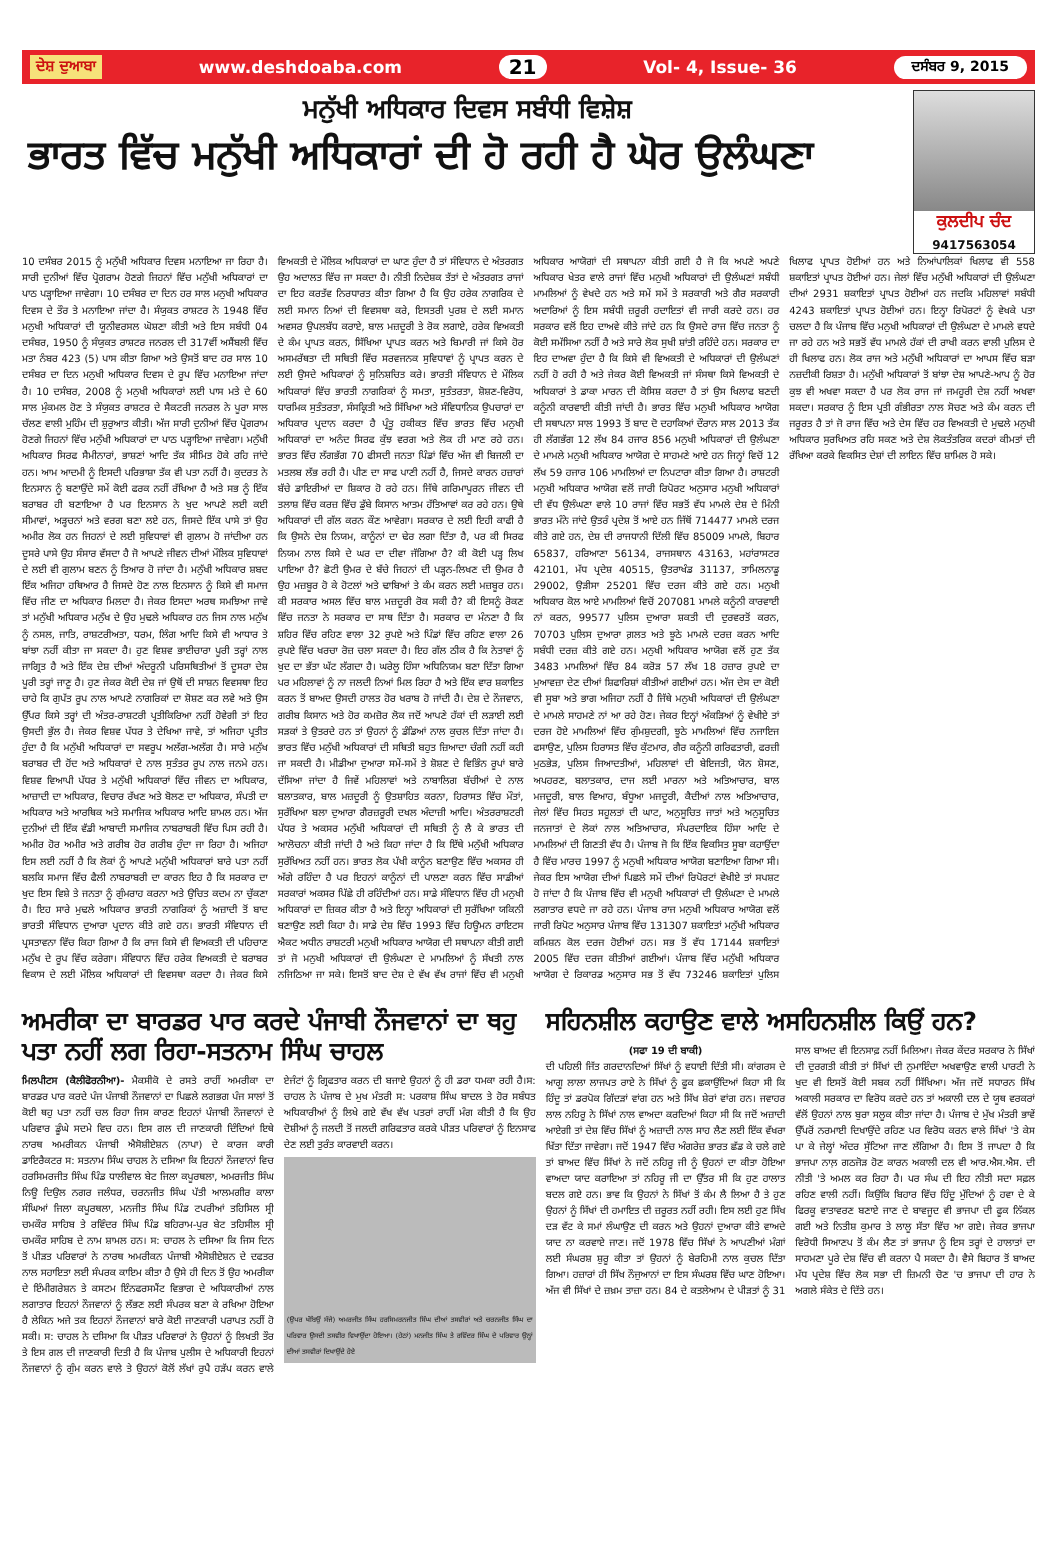ਦੇਸ਼ ਦੁਆਬਾ www.deshdoaba.com 21 Vol- 4, Issue- 36 ਦਸੰਬਰ 9, 2015
ਮਨੁੱਖੀ ਅਧਿਕਾਰ ਦਿਵਸ ਸਬੰਧੀ ਵਿਸ਼ੇਸ਼
ਭਾਰਤ ਵਿੱਚ ਮਨੁੱਖੀ ਅਧਿਕਾਰਾਂ ਦੀ ਹੋ ਰਹੀ ਹੈ ਘੋਰ ਉਲੰਘਣਾ
ਕੁਲਦੀਪ ਚੰਦ
9417563054
10 ਦਸੰਬਰ 2015 ਨੂੰ ਮਨੁੱਖੀ ਅਧਿਕਾਰ ਦਿਵਸ ਮਨਾਇਆ ਜਾ ਰਿਹਾ ਹੈ। ਸਾਰੀ ਦੁਨੀਆਂ ਵਿੱਚ ਪ੍ਰੋਗਰਾਮ ਹੋਣਗੇ ਜਿਹਨਾਂ ਵਿੱਚ ਮਨੁੱਖੀ ਅਧਿਕਾਰਾਂ ਦਾ ਪਾਠ ਪੜ੍ਹਾਇਆ ਜਾਵੇਗਾ। 10 ਦਸੰਬਰ ਦਾ ਦਿਨ ਹਰ ਸਾਲ ਮਨੁਖੀ ਅਧਿਕਾਰ ਦਿਵਸ ਦੇ ਤੌਰ ਤੇ ਮਨਾਇਆ ਜਾਂਦਾ ਹੈ। ਸੰਯੁਕਤ ਰਾਸ਼ਟਰ ਨੇ 1948 ਵਿੱਚ ਮਨੁਖੀ ਅਧਿਕਾਰਾਂ ਦੀ ਯੂਨੀਵਰਸਲ ਘੋਸ਼ਣਾ ਕੀਤੀ ਅਤੇ ਇਸ ਸਬੰਧੀ 04 ਦਸੰਬਰ, 1950 ਨੂੰ ਸੰਯੁਕਤ ਰਾਸ਼ਟਰ ਜਨਰਲ ਦੀ 317ਵੀਂ ਅਸੈਂਬਲੀ ਵਿੱਚ ਮਤਾ ਨੰਬਰ 423 (5) ਪਾਸ ਕੀਤਾ ਗਿਆ ਅਤੇ ਉਸਤੋਂ ਬਾਦ ਹਰ ਸਾਲ 10 ਦਸੰਬਰ ਦਾ ਦਿਨ ਮਨੁਖੀ ਅਧਿਕਾਰ ਦਿਵਸ ਦੇ ਰੂਪ ਵਿੱਚ ਮਨਾਇਆ ਜਾਂਦਾ ਹੈ। 10 ਦਸੰਬਰ, 2008 ਨੂੰ ਮਨੁਖੀ ਅਧਿਕਾਰਾਂ ਲਈ ਪਾਸ ਮਤੇ ਦੇ 60 ਸਾਲ ਮੁੰਕਮਲ ਹੋਣ ਤੇ ਸੰਯੁਕਤ ਰਾਸ਼ਟਰ ਦੇ ਸੈਕਟਰੀ ਜਨਰਲ ਨੇ ਪੂਰਾ ਸਾਲ ਚੱਲਣ ਵਾਲੀ ਮੁਹਿੰਮ ਦੀ ਸ਼ੁਰੁਆਤ ਕੀਤੀ। ਅੱਜ ਸਾਰੀ ਦੁਨੀਆਂ ਵਿੱਚ ਪ੍ਰੋਗਰਾਮ ਹੋਣਗੇ ਜਿਹਨਾਂ ਵਿੱਚ ਮਨੁੱਖੀ ਅਧਿਕਾਰਾਂ ਦਾ ਪਾਠ ਪੜ੍ਹਾਇਆ ਜਾਵੇਗਾ। ਮਨੁੱਖੀ ਅਧਿਕਾਰ ਸਿਰਫ ਸੈਮੀਨਾਰਾਂ, ਭਾਸ਼ਣਾਂ ਆਦਿ ਤੱਕ ਸੀਮਿਤ ਹੋਕੇ ਰਹਿ ਜਾਂਦੇ ਹਨ। ਆਮ ਆਦਮੀ ਨੂੰ ਇਸਦੀ ਪਰਿਭਾਸ਼ਾ ਤੱਕ ਵੀ ਪਤਾ ਨਹੀਂ ਹੈ। ਕੁਦਰਤ ਨੇ ਇਨਸਾਨ ਨੂੰ ਬਣਾਉਂਦੇ ਸਮੇਂ ਕੋਈ ਫਰਕ ਨਹੀਂ ਰੱਖਿਆ ਹੈ ਅਤੇ ਸਭ ਨੂੰ ਇੱਕ ਬਰਾਬਰ ਹੀ ਬਣਾਇਆ ਹੈ ਪਰ ਇਨਸਾਨ ਨੇ ਖੁਦ ਆਪਣੇ ਲਈ ਕਈ ਸੀਮਾਵਾਂ, ਅੜ੍ਹਚਨਾਂ ਅਤੇ ਵਰਗ ਬਣਾ ਲਏ ਹਨ, ਜਿਸਦੇ ਇੱਕ ਪਾਸੇ ਤਾਂ ਉਹ ਅਮੀਰ ਲੋਕ ਹਨ ਜਿਹਨਾਂ ਦੇ ਲਈ ਸੁਵਿਧਾਵਾਂ ਵੀ ਗੁਲਾਮ ਹੋ ਜਾਂਦੀਆ ਹਨ ਦੂਸਰੇ ਪਾਸੇ ਉਹ ਸੰਸਾਰ ਵੱਸਦਾ ਹੈ ਜੋ ਆਪਣੇ ਜੀਵਨ ਦੀਆਂ ਮੌਲਿਕ ਸੁਵਿਧਾਵਾਂ ਦੇ ਲਈ ਵੀ ਗੁਲਾਮ ਬਣਨ ਨੂੰ ਤਿਆਰ ਹੋ ਜਾਂਦਾ ਹੈ। ਮਨੁੱਖੀ ਅਧਿਕਾਰ ਸ਼ਬਦ ਇੱਕ ਅਜਿਹਾ ਹਥਿਆਰ ਹੈ ਜਿਸਦੇ ਹੋਣ ਨਾਲ ਇਨਸਾਨ ਨੂੰ ਕਿਸੇ ਵੀ ਸਮਾਜ ਵਿੱਚ ਜੀਣ ਦਾ ਅਧਿਕਾਰ ਮਿਲਦਾ ਹੈ। ਜੇਕਰ ਇਸਦਾ ਅਰਥ ਸਮਝਿਆ ਜਾਵੇ ਤਾਂ ਮਨੁੱਖੀ ਅਧਿਕਾਰ ਮਨੁੱਖ ਦੇ ਉਹ ਮੁਢਲੇ ਅਧਿਕਾਰ ਹਨ ਜਿਸ ਨਾਲ ਮਨੁੱਖ ਨੂੰ ਨਸਲ, ਜਾਤਿ, ਰਾਸ਼ਟਰੀਅਤਾ, ਧਰਮ, ਲਿੰਗ ਆਦਿ ਕਿਸੇ ਵੀ ਆਧਾਰ ਤੇ ਬਾਂਝਾ ਨਹੀਂ ਕੀਤਾ ਜਾ ਸਕਦਾ ਹੈ। ਹੁਣ ਵਿਸ਼ਵ ਭਾਈਚਾਰਾ ਪੂਰੀ ਤਰ੍ਹਾਂ ਨਾਲ ਜਾਗ੍ਰਿਤ ਹੈ ਅਤੇ ਇੱਕ ਦੇਸ਼ ਦੀਆਂ ਅੰਦਰੂਨੀ ਪਰਿਸਥਿਤੀਆਂ ਤੋਂ ਦੂਸਰਾ ਦੇਸ਼ ਪੂਰੀ ਤਰ੍ਹਾਂ ਜਾਣੂ ਹੈ। ਹੁਣ ਜੇਕਰ ਕੋਈ ਦੇਸ਼ ਜਾਂ ਉਥੋਂ ਦੀ ਸਾਸ਼ਨ ਵਿਵਸਥਾ ਇਹ ਚਾਹੇ ਕਿ ਗੁਪੱਤ ਰੂਪ ਨਾਲ ਆਪਣੇ ਨਾਗਰਿਕਾਂ ਦਾ ਸ਼ੋਸ਼ਣ ਕਰ ਲਵੇ ਅਤੇ ਉਸ ਉੱਪਰ ਕਿਸੇ ਤਰ੍ਹਾਂ ਦੀ ਅੰਤਰ-ਰਾਸ਼ਟਰੀ ਪ੍ਰਤੀਕਿਰਿਆ ਨਹੀਂ ਹੋਵੇਗੀ ਤਾਂ ਇਹ ਉਸਦੀ ਭੁੱਲ ਹੈ। ਜੇਕਰ ਵਿਸ਼ਵ ਪੱਧਰ ਤੇ ਦੇਖਿਆ ਜਾਵੇ, ਤਾਂ ਅਜਿਹਾ ਪ੍ਰਤੀਤ ਹੁੰਦਾ ਹੈ ਕਿ ਮਨੁੱਖੀ ਅਧਿਕਾਰਾਂ ਦਾ ਸਵਰੂਪ ਅਲੱਗ-ਅਲੱਗ ਹੈ। ਸਾਰੇ ਮਨੁੱਖ ਬਰਾਬਰ ਦੀ ਹੋਂਦ ਅਤੇ ਅਧਿਕਾਰਾਂ ਦੇ ਨਾਲ ਸੁਤੰਤਰ ਰੂਪ ਨਾਲ ਜਨਮੇ ਹਨ। ਵਿਸ਼ਵ ਵਿਆਪੀ ਪੱਧਰ ਤੇ ਮਨੁੱਖੀ ਅਧਿਕਾਰਾਂ ਵਿੱਚ ਜੀਵਨ ਦਾ ਅਧਿਕਾਰ, ਆਜ਼ਾਦੀ ਦਾ ਅਧਿਕਾਰ, ਵਿਚਾਰ ਰੱਖਣ ਅਤੇ ਬੋਲਣ ਦਾ ਅਧਿਕਾਰ, ਸੰਪਤੀ ਦਾ ਅਧਿਕਾਰ ਅਤੇ ਆਰਥਿਕ ਅਤੇ ਸਮਾਜਿਕ ਅਧਿਕਾਰ ਆਦਿ ਸ਼ਾਮਲ ਹਨ। ਅੱਜ ਦੁਨੀਆਂ ਦੀ ਇੱਕ ਵੱਡੀ ਆਬਾਦੀ ਸਮਾਜਿਕ ਨਾਬਰਾਬਰੀ ਵਿੱਚ ਪਿਸ ਰਹੀ ਹੈ। ਅਮੀਰ ਹੋਰ ਅਮੀਰ ਅਤੇ ਗਰੀਬ ਹੋਰ ਗਰੀਬ ਹੁੰਦਾ ਜਾ ਰਿਹਾ ਹੈ। ਅਜਿਹਾ ਇਸ ਲਈ ਨਹੀਂ ਹੈ ਕਿ ਲੋਕਾਂ ਨੂੰ ਆਪਣੇ ਮਨੁੱਖੀ ਅਧਿਕਾਰਾਂ ਬਾਰੇ ਪਤਾ ਨਹੀਂ ਬਲਕਿ ਸਮਾਜ ਵਿੱਚ ਫੈਲੀ ਨਾਬਰਾਬਰੀ ਦਾ ਕਾਰਨ ਇਹ ਹੈ ਕਿ ਸਰਕਾਰ ਦਾ ਖੁਦ ਇਸ ਵਿਸ਼ੇ ਤੇ ਜਨਤਾ ਨੂੰ ਗੁੰਮਰਾਹ ਕਰਨਾ ਅਤੇ ਉਚਿਤ ਕਦਮ ਨਾ ਚੁੱਕਣਾ ਹੈ। ਇਹ ਸਾਰੇ ਮੁਢਲੇ ਅਧਿਕਾਰ ਭਾਰਤੀ ਨਾਗਰਿਕਾਂ ਨੂੰ ਅਜ਼ਾਦੀ ਤੋਂ ਬਾਦ ਭਾਰਤੀ ਸੰਵਿਧਾਨ ਦੁਆਰਾ ਪ੍ਰਦਾਨ ਕੀਤੇ ਗਏ ਹਨ। ਭਾਰਤੀ ਸੰਵਿਧਾਨ ਦੀ ਪ੍ਰਸਤਾਵਨਾ ਵਿੱਚ ਕਿਹਾ ਗਿਆ ਹੈ ਕਿ ਰਾਜ ਕਿਸੇ ਵੀ ਵਿਅਕਤੀ ਦੀ ਪਹਿਚਾਣ ਮਨੁੱਖ ਦੇ ਰੂਪ ਵਿੱਚ ਕਰੇਗਾ। ਸੰਵਿਧਾਨ ਵਿੱਚ ਹਰੇਕ ਵਿਅਕਤੀ ਦੇ ਬਰਾਬਰ ਵਿਕਾਸ ਦੇ ਲਈ ਮੌਲਿਕ ਅਧਿਕਾਰਾਂ ਦੀ ਵਿਵਸਥਾ ਕਰਦਾ ਹੈ। ਜੇਕਰ ਕਿਸੇ ਵਿਅਕਤੀ ਦੇ ਮੌਲਿਕ ਅਧਿਕਾਰਾਂ ਦਾ ਘਾਣ ਹੁੰਦਾ ਹੈ ਤਾਂ ਸੰਵਿਧਾਨ ਦੇ ਅੰਤਰਗਤ ਉਹ ਅਦਾਲਤ ਵਿੱਚ ਜਾ ਸਕਦਾ ਹੈ। ਨੀਤੀ ਨਿਦੇਸ਼ਕ ਤੱਤਾਂ ਦੇ ਅੰਤਰਗਤ ਰਾਜਾਂ ਦਾ ਇਹ ਕਰਤੱਵ ਨਿਰਧਾਰਤ ਕੀਤਾ ਗਿਆ ਹੈ ਕਿ ਉਹ ਹਰੇਕ ਨਾਗਰਿਕ ਦੇ ਲਈ ਸਮਾਨ ਨਿਆਂ ਦੀ ਵਿਵਸਥਾ ਕਰੇ, ਇਸਤਰੀ ਪੁਰਸ਼ ਦੇ ਲਈ ਸਮਾਨ ਅਵਸਰ ਉਪਲਬੱਧ ਕਰਾਏ, ਬਾਲ ਮਜ਼ਦੂਰੀ ਤੇ ਰੋਕ ਲਗਾਏ, ਹਰੇਕ ਵਿਅਕਤੀ ਦੇ ਕੰਮ ਪ੍ਰਾਪਤ ਕਰਨ, ਸਿੱਖਿਆ ਪ੍ਰਾਪਤ ਕਰਨ ਅਤੇ ਬਿਮਾਰੀ ਜਾਂ ਕਿਸੇ ਹੋਰ ਅਸਮਰੱਥਤਾ ਦੀ ਸਥਿਤੀ ਵਿੱਚ ਸਰਵਜਨਕ ਸੁਵਿਧਾਵਾਂ ਨੂੰ ਪ੍ਰਾਪਤ ਕਰਨ ਦੇ ਲਈ ਉਸਦੇ ਅਧਿਕਾਰਾਂ ਨੂੰ ਸੁਨਿਸ਼ਚਿਤ ਕਰੇ। ਭਾਰਤੀ ਸੰਵਿਧਾਨ ਦੇ ਮੌਲਿਕ ਅਧਿਕਾਰਾਂ ਵਿੱਚ ਭਾਰਤੀ ਨਾਗਰਿਕਾਂ ਨੂੰ ਸਮਤਾ, ਸੁਤੰਤਰਤਾ, ਸ਼ੋਸ਼ਣ-ਵਿਰੋਧ, ਧਾਰਮਿਕ ਸੁਤੰਤਰਤਾ, ਸੰਸਕ੍ਰਿਤੀ ਅਤੇ ਸਿੱਖਿਆ ਅਤੇ ਸੰਵਿਧਾਨਿਕ ਉਪਚਾਰਾਂ ਦਾ ਅਧਿਕਾਰ ਪ੍ਰਦਾਨ ਕਰਦਾ ਹੈ ਪ੍ਰੰਤੂ ਹਕੀਕਤ ਵਿੱਚ ਭਾਰਤ ਵਿੱਚ ਮਨੁਖੀ ਅਧਿਕਾਰਾਂ ਦਾ ਅਨੰਦ ਸਿਰਫ ਕੁੱਝ ਵਰਗ ਅਤੇ ਲੋਕ ਹੀ ਮਾਣ ਰਹੇ ਹਨ। ਭਾਰਤ ਵਿੱਚ ਲੱਗਭੱਗ 70 ਫੀਸਦੀ ਜਨਤਾ ਪਿੰਡਾਂ ਵਿੱਚ ਅੱਜ ਵੀ ਬਿਜਲੀ ਦਾ ਮਤਲਬ ਲੱਭ ਰਹੀ ਹੈ। ਪੀਣ ਦਾ ਸਾਫ ਪਾਣੀ ਨਹੀਂ ਹੈ, ਜਿਸਦੇ ਕਾਰਨ ਹਜ਼ਾਰਾਂ ਬੱਚੇ ਡਾਇਰੀਆਂ ਦਾ ਸ਼ਿਕਾਰ ਹੋ ਰਹੇ ਹਨ। ਜਿੱਥੇ ਗਰਿਮਾਪੂਰਨ ਜੀਵਨ ਦੀ ਤਲਾਸ਼ ਵਿੱਚ ਕਰਜ਼ ਵਿੱਚ ਡੁੱਬੇ ਕਿਸਾਨ ਆਤਮ ਹੱਤਿਆਵਾਂ ਕਰ ਰਹੇ ਹਨ। ਉਥੇ ਅਧਿਕਾਰਾਂ ਦੀ ਗੱਲ ਕਰਨ ਕੌਣ ਆਵੇਗਾ। ਸਰਕਾਰ ਦੇ ਲਈ ਇਹੀ ਕਾਫੀ ਹੈ ਕਿ ਉਸਨੇ ਦੇਸ਼ ਨਿਯਮ, ਕਾਨੂੰਨਾਂ ਦਾ ਢੇਰ ਲਗਾ ਦਿੱਤਾ ਹੈ, ਪਰ ਕੀ ਸਿਰਫ ਨਿਯਮ ਨਾਲ ਕਿਸੇ ਦੇ ਘਰ ਦਾ ਦੀਵਾ ਜੱਗਿਆ ਹੈ? ਕੀ ਕੋਈ ਪੜ੍ਹ ਲਿਖ ਪਾਇਆ ਹੈ? ਛੋਟੀ ਉਮਰ ਦੇ ਬੱਚੇ ਜਿਹਨਾਂ ਦੀ ਪੜ੍ਹਨ-ਲਿਖਣ ਦੀ ਉਮਰ ਹੈ ਉਹ ਮਜ਼ਬੂਰ ਹੋ ਕੇ ਹੋਟਲਾਂ ਅਤੇ ਢਾਬਿਆਂ ਤੇ ਕੰਮ ਕਰਨ ਲਈ ਮਜ਼ਬੂਰ ਹਨ। ਕੀ ਸਰਕਾਰ ਅਸਲ ਵਿੱਚ ਬਾਲ ਮਜ਼ਦੂਰੀ ਰੋਕ ਸਕੀ ਹੈ? ਕੀ ਇਸਨੂੰ ਰੋਕਣ ਵਿੱਚ ਜਨਤਾ ਨੇ ਸਰਕਾਰ ਦਾ ਸਾਥ ਦਿੱਤਾ ਹੈ। ਸਰਕਾਰ ਦਾ ਮੰਨਣਾ ਹੈ ਕਿ ਸ਼ਹਿਰ ਵਿੱਚ ਰਹਿਣ ਵਾਲਾ 32 ਰੁਪਏ ਅਤੇ ਪਿੰਡਾਂ ਵਿੱਚ ਰਹਿਣ ਵਾਲਾ 26 ਰੁਪਏ ਵਿੱਚ ਖਰਚਾ ਰੋਜ਼ ਚਲਾ ਸਕਦਾ ਹੈ। ਇਹ ਗੱਲ ਠੀਕ ਹੈ ਕਿ ਨੇਤਾਵਾਂ ਨੂੰ ਖੁਦ ਦਾ ਭੱਤਾ ਘੱਟ ਲੱਗਦਾ ਹੈ। ਘਰੇਲੂ ਹਿੰਸਾ ਅਧਿਨਿਯਮ ਬਣਾ ਦਿੱਤਾ ਗਿਆ ਪਰ ਮਹਿਲਾਵਾਂ ਨੂੰ ਨਾ ਜਲਦੀ ਨਿਆਂ ਮਿਲ ਰਿਹਾ ਹੈ ਅਤੇ ਇੱਕ ਵਾਰ ਸ਼ਕਾਇਤ ਕਰਨ ਤੋਂ ਬਾਅਦ ਉਸਦੀ ਹਾਲਤ ਹੋਰ ਖਰਾਬ ਹੋ ਜਾਂਦੀ ਹੈ। ਦੇਸ਼ ਦੇ ਨੌਜਵਾਨ, ਗਰੀਬ ਕਿਸਾਨ ਅਤੇ ਹੋਰ ਕਮਜ਼ੋਰ ਲੋਕ ਜਦੋਂ ਆਪਣੇ ਹੱਕਾਂ ਦੀ ਲੜਾਈ ਲਈ ਸੜਕਾਂ ਤੇ ਉਤਰਦੇ ਹਨ ਤਾਂ ਉਹਨਾਂ ਨੂੰ ਡੰਡਿਆਂ ਨਾਲ ਕੁਚਲ ਦਿੱਤਾ ਜਾਂਦਾ ਹੈ। ਭਾਰਤ ਵਿੱਚ ਮਨੁੱਖੀ ਅਧਿਕਾਰਾਂ ਦੀ ਸਥਿਤੀ ਬਹੁਤ ਜ਼ਿਆਦਾ ਚੰਗੀ ਨਹੀਂ ਕਹੀ ਜਾ ਸਕਦੀ ਹੈ। ਮੀਡੀਆ ਦੁਆਰਾ ਸਮੇਂ-ਸਮੇਂ ਤੇ ਸ਼ੋਸ਼ਣ ਦੇ ਵਿਭਿੰਨ ਰੂਪਾਂ ਬਾਰੇ ਦੱਸਿਆ ਜਾਂਦਾ ਹੈ ਜਿਵੇਂ ਮਹਿਲਾਵਾਂ ਅਤੇ ਨਾਬਾਲਿਗ ਬੱਚੀਆਂ ਦੇ ਨਾਲ ਬਲਾਤਕਾਰ, ਬਾਲ ਮਜ਼ਦੂਰੀ ਨੂੰ ਉਤਸ਼ਾਹਿਤ ਕਰਨਾ, ਹਿਰਾਸਤ ਵਿੱਚ ਮੌਤਾਂ, ਸੁਰੱਖਿਆ ਬਲਾ ਦੁਆਰਾ ਗੈਰਜ਼ਰੂਰੀ ਦਖਲ ਅੰਦਾਜ਼ੀ ਆਦਿ। ਅੰਤਰਰਾਸ਼ਟਰੀ ਪੱਧਰ ਤੇ ਅਕਸਰ ਮਨੁੱਖੀ ਅਧਿਕਾਰਾਂ ਦੀ ਸਥਿਤੀ ਨੂੰ ਲੈ ਕੇ ਭਾਰਤ ਦੀ ਆਲੋਚਨਾ ਕੀਤੀ ਜਾਂਦੀ ਹੈ ਅਤੇ ਕਿਹਾ ਜਾਂਦਾ ਹੈ ਕਿ ਇੱਥੇ ਮਨੁੱਖੀ ਅਧਿਕਾਰ ਸੁਰੱਖਿਅਤ ਨਹੀਂ ਹਨ। ਭਾਰਤ ਲੋਕ ਪੱਖੀ ਕਾਨੂੰਨ ਬਣਾਉਣ ਵਿੱਚ ਅਕਸਰ ਹੀ ਅੱਗੇ ਰਹਿੰਦਾ ਹੈ ਪਰ ਇਹਨਾਂ ਕਾਨੂੰਨਾਂ ਦੀ ਪਾਲਣਾ ਕਰਨ ਵਿੱਚ ਸਾਡੀਆਂ ਸਰਕਾਰਾਂ ਅਕਸਰ ਪਿੱਛੇ ਹੀ ਰਹਿੰਦੀਆਂ ਹਨ। ਸਾਡੇ ਸੰਵਿਧਾਨ ਵਿੱਚ ਹੀ ਮਨੁਖੀ ਅਧਿਕਾਰਾਂ ਦਾ ਜ਼ਿਕਰ ਕੀਤਾ ਹੈ ਅਤੇ ਇਨ੍ਹਾ ਅਧਿਕਾਰਾਂ ਦੀ ਸੁਰੱਖਿਆ ਯਕਿਨੀ ਬਣਾਉਣ ਲਈ ਕਿਹਾ ਹੈ। ਸਾਡੇ ਦੇਸ਼ ਵਿੱਚ 1993 ਵਿੱਚ ਹਿਊਮਨ ਰਾਇਟਸ ਐਕਟ ਅਧੀਨ ਰਾਸ਼ਟਰੀ ਮਨੁਖੀ ਅਧਿਕਾਰ ਆਯੋਗ ਦੀ ਸਥਾਪਨਾ ਕੀਤੀ ਗਈ ਤਾਂ ਜੋ ਮਨੁਖੀ ਅਧਿਕਾਰਾਂ ਦੀ ਉਲੰਘਣਾ ਦੇ ਮਾਮਲਿਆਂ ਨੂੰ ਸੱਖਤੀ ਨਾਲ ਨਜਿਠਿਆ ਜਾ ਸਕੇ। ਇਸਤੋਂ ਬਾਦ ਦੇਸ਼ ਦੇ ਵੱਖ ਵੱਖ ਰਾਜਾਂ ਵਿੱਚ ਵੀ ਮਨੁਖੀ ਅਧਿਕਾਰ ਆਯੋਗਾਂ ਦੀ ਸਥਾਪਨਾ ਕੀਤੀ ਗਈ ਹੈ ਜੋ ਕਿ ਅਪਣੇ ਅਪਣੇ ਅਧਿਕਾਰ ਖੇਤਰ ਵਾਲੇ ਰਾਜਾਂ ਵਿੱਚ ਮਨੁਖੀ ਅਧਿਕਾਰਾਂ ਦੀ ਉਲੰਘਣਾਂ ਸਬੰਧੀ ਮਾਮਲਿਆਂ ਨੂੰ ਵੇਖਦੇ ਹਨ ਅਤੇ ਸਮੇਂ ਸਮੇਂ ਤੇ ਸਰਕਾਰੀ ਅਤੇ ਗੈਰ ਸਰਕਾਰੀ ਅਦਾਰਿਆਂ ਨੂੰ ਇਸ ਸਬੰਧੀ ਜ਼ਰੂਰੀ ਹਦਾਇਤਾਂ ਵੀ ਜਾਰੀ ਕਰਦੇ ਹਨ। ਹਰ ਸਰਕਾਰ ਵਲੋਂ ਇਹ ਦਾਅਵੇ ਕੀਤੇ ਜਾਂਦੇ ਹਨ ਕਿ ਉਸਦੇ ਰਾਜ ਵਿੱਚ ਜਨਤਾ ਨੂੰ ਕੋਈ ਸਮੱਸਿਆ ਨਹੀਂ ਹੈ ਅਤੇ ਸਾਰੇ ਲੋਕ ਸੁਖੀ ਸ਼ਾਂਤੀ ਰਹਿੰਦੇ ਹਨ। ਸਰਕਾਰ ਦਾ ਇਹ ਦਾਅਵਾ ਹੁੰਦਾ ਹੈ ਕਿ ਕਿਸੇ ਵੀ ਵਿਅਕਤੀ ਦੇ ਅਧਿਕਾਰਾਂ ਦੀ ਉਲੰਘਣਾਂ ਨਹੀਂ ਹੋ ਰਹੀ ਹੈ ਅਤੇ ਜੇਕਰ ਕੋਈ ਵਿਅਕਤੀ ਜਾਂ ਸੰਸਥਾ ਕਿਸੇ ਵਿਅਕਤੀ ਦੇ ਅਧਿਕਾਰਾਂ ਤੇ ਡਾਕਾ ਮਾਰਨ ਦੀ ਕੋਸਿਸ਼ ਕਰਦਾ ਹੈ ਤਾਂ ਉਸ ਖਿਲਾਫ ਬਣਦੀ ਕਨੂੰਨੀ ਕਾਰਵਾਈ ਕੀਤੀ ਜਾਂਦੀ ਹੈ। ਭਾਰਤ ਵਿੱਚ ਮਨੁਖੀ ਅਧਿਕਾਰ ਆਯੋਗ ਦੀ ਸਥਾਪਨਾ ਸਾਲ 1993 ਤੋਂ ਬਾਦ ਦੋ ਦਹਾਕਿਆਂ ਦੌਰਾਨ ਸਾਲ 2013 ਤੱਕ ਹੀ ਲੱਗਭੱਗ 12 ਲੱਖ 84 ਹਜਾਰ 856 ਮਨੁਖੀ ਅਧਿਕਾਰਾਂ ਦੀ ਉਲੰਘਣਾ ਦੇ ਮਾਮਲੇ ਮਨੁਖੀ ਅਧਿਕਾਰ ਆਯੋਗ ਦੇ ਸਾਹਮਣੇ ਆਏ ਹਨ ਜਿਨ੍ਹਾਂ ਵਿਚੋਂ 12 ਲੱਖ 59 ਹਜਾਰ 106 ਮਾਮਲਿਆਂ ਦਾ ਨਿਪਟਾਰਾ ਕੀਤਾ ਗਿਆ ਹੈ। ਰਾਸ਼ਟਰੀ ਮਨੁਖੀ ਅਧਿਕਾਰ ਆਯੋਗ ਵਲੋਂ ਜਾਰੀ ਰਿਪੋਰਟ ਅਨੁਸਾਰ ਮਨੁਖੀ ਅਧਿਕਾਰਾਂ ਦੀ ਵੱਧ ਉਲੰਘਣਾ ਵਾਲੇ 10 ਰਾਜਾਂ ਵਿੱਚ ਸਭਤੋਂ ਵੱਧ ਮਾਮਲੇ ਦੇਸ਼ ਦੇ ਮਿੰਨੀ ਭਾਰਤ ਮੰਨੇ ਜਾਂਦੇ ਉਤਰੰ ਪ੍ਰਦੇਸ਼ ਤੋਂ ਆਏ ਹਨ ਜਿੱਥੋਂ 714477 ਮਾਮਲੇ ਦਰਜ ਕੀਤੇ ਗਏ ਹਨ, ਦੇਸ਼ ਦੀ ਰਾਜਧਾਨੀ ਦਿੱਲੀ ਵਿੱਚ 85009 ਮਾਮਲੇ, ਬਿਹਾਰ 65837, ਹਰਿਆਣਾ 56134, ਰਾਜਸਥਾਨ 43163, ਮਹਾਂਰਾਸਟਰ 42101, ਮੱਧ ਪ੍ਰਦੇਸ਼ 40515, ਉਤਰਾਖੰਡ 31137, ਤਾਮਿਲਨਾਡੂ 29002, ਉੜੀਸਾ 25201 ਵਿੱਚ ਦਰਜ ਕੀਤੇ ਗਏ ਹਨ। ਮਨੁਖੀ ਅਧਿਕਾਰ ਕੋਲ ਆਏ ਮਾਮਲਿਆਂ ਵਿਚੋਂ 207081 ਮਾਮਲੇ ਕਨੂੰਨੀ ਕਾਰਵਾਈ ਨਾਂ ਕਰਨ, 99577 ਪੁਲਿਸ ਦੁਆਰਾ ਸ਼ਕਤੀ ਦੀ ਦੁਰਵਰਤੋਂ ਕਰਨ, 70703 ਪੁਲਿਸ ਦੁਆਰਾ ਗ਼ਲਤ ਅਤੇ ਝੂਠੇ ਮਾਮਲੇ ਦਰਜ਼ ਕਰਨ ਆਦਿ ਸਬੰਧੀ ਦਰਜ਼ ਕੀਤੇ ਗਏ ਹਨ। ਮਨੁਖੀ ਅਧਿਕਾਰ ਆਯੋਗ ਵਲੋਂ ਹੁਣ ਤੱਕ 3483 ਮਾਮਲਿਆਂ ਵਿੱਚ 84 ਕਰੋੜ 57 ਲੱਖ 18 ਹਜ਼ਾਰ ਰੁਪਏ ਦਾ ਮੁਆਵਜ਼ਾ ਦੇਣ ਦੀਆਂ ਸ਼ਿਫਾਰਿਸ਼ਾਂ ਕੀਤੀਆਂ ਗਈਆਂ ਹਨ। ਅੱਜ ਦੇਸ ਦਾ ਕੋਈ ਵੀ ਸੂਬਾ ਅਤੇ ਭਾਗ ਅਜਿਹਾ ਨਹੀਂ ਹੈ ਜਿੱਥੇ ਮਨੁਖੀ ਅਧਿਕਾਰਾਂ ਦੀ ਉਲੰਘਣਾ ਦੇ ਮਾਮਲੇ ਸਾਹਮਣੇ ਨਾਂ ਆ ਰਹੇ ਹੋਣ। ਜੇਕਰ ਇਨ੍ਹਾਂ ਅੰਕੜਿਆਂ ਨੂੰ ਵੇਖੀਏ ਤਾਂ ਦਰਜ ਹੋਏ ਮਾਮਲਿਆਂ ਵਿੱਚ ਗੁੰਮਸ਼ੁਦਗੀ, ਝੂਠੇ ਮਾਮਲਿਆਂ ਵਿੱਚ ਨਜਾਇਜ ਫਸਾਉਣ, ਪੁਲਿਸ ਹਿਰਾਸਤ ਵਿੱਚ ਕੁੱਟਮਾਰ, ਗੈਰ ਕਨੂੰਨੀ ਗਰਿਫਤਾਰੀ, ਫਰਜ਼ੀ ਮੁਠਭੇੜ, ਪੁਲਿਸ ਜਿਆਦਤੀਆਂ, ਮਹਿਲਾਵਾਂ ਦੀ ਬੇਇਜਤੀ, ਯੋਨ ਸ਼ੋਸਣ, ਅਪਹਰਣ, ਬਲਾਤਕਾਰ, ਦਾਜ ਲਈ ਮਾਰਨਾ ਅਤੇ ਅਤਿਆਚਾਰ, ਬਾਲ ਮਜਦੂਰੀ, ਬਾਲ ਵਿਆਹ, ਬੰਧੂਆ ਮਜਦੂਰੀ, ਕੈਦੀਆਂ ਨਾਲ ਅਤਿਆਚਾਰ, ਜੇਲਾਂ ਵਿੱਚ ਸਿਹਤ ਸਹੂਲਤਾਂ ਦੀ ਘਾਟ, ਅਨੁਸੂਚਿਤ ਜਾਤਾਂ ਅਤੇ ਅਨੁਸੂਚਿਤ ਜਨਜਾਤਾਂ ਦੇ ਲੋਕਾਂ ਨਾਲ ਅਤਿਆਚਾਰ, ਸੰਪਰਦਾਇਕ ਹਿੰਸਾ ਆਦਿ ਦੇ ਮਾਮਲਿਆਂ ਦੀ ਗਿਣਤੀ ਵੱਧ ਹੈ। ਪੰਜਾਬ ਜੋ ਕਿ ਇੱਕ ਵਿਕਸਿਤ ਸੂਬਾ ਕਹਾਉਂਦਾ ਹੈ ਵਿੱਚ ਮਾਰਚ 1997 ਨੂੰ ਮਨੁਖੀ ਅਧਿਕਾਰ ਆਯੋਗ ਬਣਾਇਆ ਗਿਆ ਸੀ। ਜੇਕਰ ਇਸ ਆਯੋਗ ਦੀਆਂ ਪਿਛਲੇ ਸਮੇਂ ਦੀਆਂ ਰਿਪੋਰਟਾਂ ਵੇਖੀਏ ਤਾਂ ਸਪਸ਼ਟ ਹੋ ਜਾਂਦਾ ਹੈ ਕਿ ਪੰਜਾਬ ਵਿੱਚ ਵੀ ਮਨੁਖੀ ਅਧਿਕਾਰਾਂ ਦੀ ਉਲੰਘਣਾ ਦੇ ਮਾਮਲੇ ਲਗਾਤਾਰ ਵਧਦੇ ਜਾ ਰਹੇ ਹਨ। ਪੰਜਾਬ ਰਾਜ ਮਨੁਖੀ ਅਧਿਕਾਰ ਆਯੋਗ ਵਲੋਂ ਜਾਰੀ ਰਿਪੋਟ ਅਨੁਸਾਰ ਪੰਜਾਬ ਵਿੱਚ 131307 ਸ਼ਕਾਇਤਾਂ ਮਨੁੱਖੀ ਅਧਿਕਾਰ ਕਮਿਸ਼ਨ ਕੋਲ ਦਰਜ ਹੋਈਆਂ ਹਨ। ਸਭ ਤੋਂ ਵੱਧ 17144 ਸ਼ਕਾਇਤਾਂ 2005 ਵਿੱਚ ਦਰਜ ਕੀਤੀਆਂ ਗਈਆਂ। ਪੰਜਾਬ ਵਿੱਚ ਮਨੁੱਖੀ ਅਧਿਕਾਰ ਆਯੋਗ ਦੇ ਰਿਕਾਰਡ ਅਨੁਸਾਰ ਸਭ ਤੋਂ ਵੱਧ 73246 ਸ਼ਕਾਇਤਾਂ ਪੁਲਿਸ ਖਿਲਾਫ ਪ੍ਰਾਪਤ ਹੋਈਆਂ ਹਨ ਅਤੇ ਨਿਆਂਪਾਲਿਕਾਂ ਖਿਲਾਫ ਵੀ 558 ਸ਼ਕਾਇਤਾਂ ਪ੍ਰਾਪਤ ਹੋਈਆਂ ਹਨ। ਜੇਲਾਂ ਵਿੱਚ ਮਨੁੱਖੀ ਅਧਿਕਾਰਾਂ ਦੀ ਉਲੰਘਣਾ ਦੀਆਂ 2931 ਸ਼ਕਾਇਤਾਂ ਪ੍ਰਾਪਤ ਹੋਈਆਂ ਹਨ ਜਦਕਿ ਮਹਿਲਾਵਾਂ ਸਬੰਧੀ 4243 ਸ਼ਕਾਇਤਾਂ ਪ੍ਰਾਪਤ ਹੋਈਆਂ ਹਨ। ਇਨ੍ਹਾ ਰਿਪੋਰਟਾਂ ਨੂੰ ਵੇਖਕੇ ਪਤਾ ਚਲਦਾ ਹੈ ਕਿ ਪੰਜਾਬ ਵਿੱਚ ਮਨੁਖੀ ਅਧਿਕਾਰਾਂ ਦੀ ਉਲੰਘਣਾ ਦੇ ਮਾਮਲੇ ਵਧਦੇ ਜਾ ਰਹੇ ਹਨ ਅਤੇ ਸਭਤੋਂ ਵੱਧ ਮਾਮਲੇ ਹੱਕਾਂ ਦੀ ਰਾਖੀ ਕਰਨ ਵਾਲੀ ਪੁਲਿਸ ਦੇ ਹੀ ਖਿਲਾਫ ਹਨ। ਲੋਕ ਰਾਜ ਅਤੇ ਮਨੁੱਖੀ ਅਧਿਕਾਰਾਂ ਦਾ ਆਪਸ ਵਿੱਚ ਬੜਾ ਨਜ਼ਦੀਕੀ ਰਿਸ਼ਤਾ ਹੈ। ਮਨੁੱਖੀ ਅਧਿਕਾਰਾਂ ਤੋਂ ਬਾਂਝਾ ਦੇਸ਼ ਆਪਣੇ-ਆਪ ਨੂੰ ਹੋਰ ਕੁਝ ਵੀ ਅਖਵਾ ਸਕਦਾ ਹੈ ਪਰ ਲੋਕ ਰਾਜ ਜਾਂ ਜਮਹੂਰੀ ਦੇਸ਼ ਨਹੀਂ ਅਖਵਾ ਸਕਦਾ। ਸਰਕਾਰ ਨੂੰ ਇਸ ਪ੍ਰਤੀ ਗੰਭੀਰਤਾ ਨਾਲ ਸੋਚਣ ਅਤੇ ਕੰਮ ਕਰਨ ਦੀ ਜਰੂਰਤ ਹੈ ਤਾਂ ਜੋ ਰਾਜ ਵਿੱਚ ਅਤੇ ਦੇਸ ਵਿੱਚ ਹਰ ਵਿਅਕਤੀ ਦੇ ਮੁਢਲੇ ਮਨੁਖੀ ਅਧਿਕਾਰ ਸੁਰਖਿਅਤ ਰਹਿ ਸਕਣ ਅਤੇ ਦੇਸ਼ ਲੋਕਤੰਤਰਿਕ ਕਦਰਾਂ ਕੀਮਤਾਂ ਦੀ ਰੱਖਿਆ ਕਰਕੇ ਵਿਕਸਿਤ ਦੇਸ਼ਾਂ ਦੀ ਲਾਇਨ ਵਿੱਚ ਸ਼ਾਮਿਲ ਹੋ ਸਕੇ।
ਅਮਰੀਕਾ ਦਾ ਬਾਰਡਰ ਪਾਰ ਕਰਦੇ ਪੰਜਾਬੀ ਨੌਜਵਾਨਾਂ ਦਾ ਥਹੁ ਪਤਾ ਨਹੀਂ ਲਗ ਰਿਹਾ-ਸਤਨਾਮ ਸਿੰਘ ਚਾਹਲ
ਮਿਲਪੀਟਸ (ਕੈਲੀਫੋਰਨੀਆ)- ਮੈਕਸੀਕੋ ਦੇ ਰਸਤੇ ਰਾਹੀਂ ਅਮਰੀਕਾ ਦਾ ਬਾਰਡਰ ਪਾਰ ਕਰਦੇ ਪੰਜ ਪੰਜਾਬੀ ਨੌਜਵਾਨਾਂ ਦਾ ਪਿਛਲੇ ਲਗਭਗ ਪੰਜ ਸਾਲਾਂ ਤੋਂ ਕੋਈ ਥਹੁ ਪਤਾ ਨਹੀਂ ਚਲ ਰਿਹਾ ਜਿਸ ਕਾਰਣ ਇਹਨਾਂ ਪੰਜਾਬੀ ਨੌਜਵਾਨਾਂ ਦੇ ਪਰਿਵਾਰ ਡੂੰਘੇ ਸਦਮੇ ਵਿਚ ਹਨ। ਇਸ ਗਲ ਦੀ ਜਾਣਕਾਰੀ ਦਿੰਦਿਆਂ ਇਥੇ ਨਾਰਥ ਅਮਰੀਕਨ ਪੰਜਾਬੀ ਐਸੋਸ਼ੀਏਸ਼ਨ (ਨਾਪਾ) ਦੇ ਕਾਰਜ ਕਾਰੀ ਡਾਇਰੈਕਟਰ ਸ: ਸਤਨਾਮ ਸਿੰਘ ਚਾਹਲ ਨੇ ਦਸਿਆ ਕਿ ਇਹਨਾਂ ਨੌਜਵਾਨਾਂ ਵਿਚ ਹਰਸਿਮਰਜੀਤ ਸਿੰਘ ਪਿੰਡ ਧਾਲੀਵਾਲ ਬੇਟ ਜਿਲਾ ਕਪੂਰਥਲਾ, ਅਮਰਜੀਤ ਸਿੰਘ ਨਿਊ ਦਿਉਲ ਨਗਰ ਜਲੰਧਰ, ਚਰਨਜੀਤ ਸਿੰਘ ਪੱਤੀ ਆਲਮਗੀਰ ਕਾਲਾ ਸੰਘਿਆਂ ਜਿਲਾ ਕਪੂਰਥਲਾ, ਮਨਜੀਤ ਸਿੰਘ ਪਿੰਡ ਟਪਰੀਆਂ ਤਹਿਸਿਲ ਸ੍ਰੀ ਚਮਕੌਰ ਸਾਹਿਬ ਤੇ ਰਵਿੰਦਰ ਸਿੰਘ ਪਿੰਡ ਬਹਿਰਾਮ-ਪੁਰ ਬੇਟ ਤਹਿਸੀਲ ਸ੍ਰੀ ਚਮਕੌਰ ਸਾਹਿਬ ਦੇ ਨਾਮ ਸ਼ਾਮਲ ਹਨ। ਸ: ਚਾਹਲ ਨੇ ਦਸਿਆ ਕਿ ਜਿਸ ਦਿਨ ਤੋਂ ਪੀੜਤ ਪਰਿਵਾਰਾਂ ਨੇ ਨਾਰਥ ਅਮਰੀਕਨ ਪੰਜਾਬੀ ਐਸੋਸ਼ੀਏਸ਼ਨ ਦੇ ਦਫਤਰ ਨਾਲ ਸਹਾਇਤਾ ਲਈ ਸੰਪਰਕ ਕਾਇਮ ਕੀਤਾ ਹੈ ਉਸੇ ਹੀ ਦਿਨ ਤੋਂ ਉਹ ਅਮਰੀਕਾ ਦੇ ਇੰਮੀਗਰੇਸ਼ਨ ਤੇ ਕਸਟਮ ਇੰਨਫਰਸਮੈਂਟ ਵਿਭਾਗ ਦੇ ਅਧਿਕਾਰੀਆਂ ਨਾਲ ਲਗਾਤਾਰ ਇਹਨਾਂ ਨੌਜਵਾਨਾਂ ਨੂੰ ਲੱਭਣ ਲਈ ਸੰਪਰਕ ਬਣਾ ਕੇ ਰਖਿਆ ਹੋਇਆ ਹੈ ਲੇਕਿਨ ਅਜੇ ਤਕ ਇਹਨਾਂ ਨੌਜਵਾਨਾਂ ਬਾਰੇ ਕੋਈ ਜਾਣਕਾਰੀ ਪਰਾਪਤ ਨਹੀਂ ਹੋ ਸਕੀ। ਸ: ਚਾਹਲ ਨੇ ਦਸਿਆ ਕਿ ਪੀੜਤ ਪਰਿਵਾਰਾਂ ਨੇ ਉਹਨਾਂ ਨੂੰ ਲਿਖਤੀ ਤੌਰ ਤੇ ਇਸ ਗਲ ਦੀ ਜਾਣਕਾਰੀ ਦਿਤੀ ਹੈ ਕਿ ਪੰਜਾਬ ਪੁਲੀਸ ਦੇ ਅਧਿਕਾਰੀ ਇਹਨਾਂ ਨੌਜਵਾਨਾਂ ਨੂੰ ਗੁੰਮ ਕਰਨ ਵਾਲੇ ਤੇ ਉਹਨਾਂ ਕੋਲੋਂ ਲੱਖਾਂ ਰੁਪੈ ਹੜੱਪ ਕਰਨ ਵਾਲੇ ਏਜੰਟਾਂ ਨੂੰ ਗ੍ਰਿਫਤਾਰ ਕਰਨ ਦੀ ਬਜਾਏ ਉਹਨਾਂ ਨੂੰ ਹੀ ਡਰਾ ਧਮਕਾ ਰਹੀ ਹੈ।ਸ: ਚਾਹਲ ਨੇ ਪੰਜਾਬ ਦੇ ਮੁਖ ਮੰਤਰੀ ਸ: ਪਰਕਾਸ਼ ਸਿੰਘ ਬਾਦਲ ਤੇ ਹੋਰ ਸਬੰਧਤ ਅਧਿਕਾਰੀਆਂ ਨੂੰ ਲਿਖੇ ਗਏ ਵੱਖ ਵੱਖ ਪਤਰਾਂ ਰਾਹੀਂ ਮੰਗ ਕੀਤੀ ਹੈ ਕਿ ਉਹ ਦੋਸ਼ੀਆਂ ਨੂੰ ਜਲਦੀ ਤੋਂ ਜਲਦੀ ਗਰਿਫਤਾਰ ਕਰਕੇ ਪੀੜਤ ਪਰਿਵਾਰਾਂ ਨੂੰ ਇਨਸਾਫ ਦੇਣ ਲਈ ਤੁਰੰਤ ਕਾਰਵਾਈ ਕਰਨ।
(ਉਪਰ ਖੱਬਿਉਂ ਸੱਜੇ) ਅਮਰਜੀਤ ਸਿੰਘ ਹਰਸਿਮਰਨਜੀਤ ਸਿੰਘ ਦੀਆਂ ਤਸਵੀਰਾਂ ਅਤੇ ਚਰਨਜੀਤ ਸਿੰਘ ਦਾ ਪਰਿਵਾਰ ਉਸਦੀ ਤਸਵੀਰ ਵਿਖਾਉਂਦਾ ਹੋਇਆ। (ਹੇਠਾਂ) ਮਨਜੀਤ ਸਿੰਘ ਤੇ ਰਵਿੰਦਰ ਸਿੰਘ ਦੇ ਪਰਿਵਾਰ ਉਨ੍ਹਾਂ ਦੀਆਂ ਤਸਵੀਰਾਂ ਦਿਖਾਉਂਦੇ ਹੋਏ
ਸਹਿਨਸ਼ੀਲ ਕਹਾਉਣ ਵਾਲੇ ਅਸਹਿਨਸ਼ੀਲ ਕਿਉਂ ਹਨ?
(ਸਫਾ 19 ਦੀ ਬਾਕੀ)
ਦੀ ਪਹਿਲੀ ਜਿੱਤ ਗਰਦਾਨਦਿਆਂ ਸਿੱਖਾਂ ਨੂੰ ਵਧਾਈ ਦਿੱਤੀ ਸੀ। ਕਾਂਗਰਸ ਦੇ ਆਗੂ ਲਾਲਾ ਲਾਜਪਤ ਰਾਏ ਨੇ ਸਿੱਖਾਂ ਨੂੰ ਫੂਕ ਛਕਾਉਂਦਿਆਂ ਕਿਹਾ ਸੀ ਕਿ ਹਿੰਦੂ ਤਾਂ ਡਰਪੋਕ ਗਿੱਦੜਾਂ ਵਾਂਗ ਹਨ ਅਤੇ ਸਿੱਖ ਸ਼ੇਰਾਂ ਵਾਂਗ ਹਨ। ਜਵਾਹਰ ਲਾਲ ਨਹਿਰੂ ਨੇ ਸਿੱਖਾਂ ਨਾਲ ਵਾਅਦਾ ਕਰਦਿਆਂ ਕਿਹਾ ਸੀ ਕਿ ਜਦੋਂ ਅਜ਼ਾਦੀ ਆਏਗੀ ਤਾਂ ਦੇਸ਼ ਵਿੱਚ ਸਿੱਖਾਂ ਨੂੰ ਅਜ਼ਾਦੀ ਨਾਲ ਸਾਹ ਲੈਣ ਲਈ ਇੱਕ ਵੱਖਰਾ ਖਿੱਤਾ ਦਿੱਤਾ ਜਾਵੇਗਾ। ਜਦੋਂ 1947 ਵਿੱਚ ਅੰਗਰੇਜ਼ ਭਾਰਤ ਛੱਡ ਕੇ ਚਲੇ ਗਏ ਤਾਂ ਬਾਅਦ ਵਿੱਚ ਸਿੱਖਾਂ ਨੇ ਜਦੋਂ ਨਹਿਰੂ ਜੀ ਨੂੰ ਉਹਨਾਂ ਦਾ ਕੀਤਾ ਹੋਇਆ ਵਾਅਦਾ ਯਾਦ ਕਰਾਇਆ ਤਾਂ ਨਹਿਰੂ ਜੀ ਦਾ ਉੱਤਰ ਸੀ ਕਿ ਹੁਣ ਹਾਲਾਤ ਬਦਲ ਗਏ ਹਨ। ਭਾਵ ਕਿ ਉਹਨਾਂ ਨੇ ਸਿੱਖਾਂ ਤੋਂ ਕੰਮ ਲੈ ਲਿਆ ਹੈ ਤੇ ਹੁਣ ਉਹਨਾਂ ਨੂੰ ਸਿੱਖਾਂ ਦੀ ਹਮਾਇਤ ਦੀ ਜ਼ਰੂਰਤ ਨਹੀਂ ਰਹੀ। ਇਸ ਲਈ ਹੁਣ ਸਿੱਖ ਦੜ ਵੱਟ ਕੇ ਸਮਾਂ ਲੰਘਾਉਣ ਦੀ ਕਰਨ ਅਤੇ ਉਹਨਾਂ ਦੁਆਰਾ ਕੀਤੇ ਵਾਅਦੇ ਯਾਦ ਨਾ ਕਰਵਾਏ ਜਾਣ। ਜਦੋਂ 1978 ਵਿੱਚ ਸਿੱਖਾਂ ਨੇ ਆਪਣੀਆਂ ਮੰਗਾਂ ਲਈ ਸੰਘਰਸ਼ ਸ਼ੁਰੂ ਕੀਤਾ ਤਾਂ ਉਹਨਾਂ ਨੂੰ ਬੇਰਹਿਮੀ ਨਾਲ ਕੁਚਲ ਦਿੱਤਾ ਗਿਆ। ਹਜ਼ਾਰਾਂ ਹੀ ਸਿੱਖ ਨੌਜੁਆਨਾਂ ਦਾ ਇਸ ਸੰਘਰਸ਼ ਵਿੱਚ ਘਾਣ ਹੋਇਆ। ਅੱਜ ਵੀ ਸਿੱਖਾਂ ਦੇ ਜ਼ਖ਼ਮ ਤਾਜ਼ਾ ਹਨ। 84 ਦੇ ਕਤਲੇਆਮ ਦੇ ਪੀੜਤਾਂ ਨੂੰ 31 ਸਾਲ ਬਾਅਦ ਵੀ ਇਨਸਾਫ਼ ਨਹੀਂ ਮਿਲਿਆ। ਜੇਕਰ ਕੇਂਦਰ ਸਰਕਾਰ ਨੇ ਸਿੱਖਾਂ ਦੀ ਦੁਰਗਤੀ ਕੀਤੀ ਤਾਂ ਸਿੱਖਾਂ ਦੀ ਨੁਮਾਇੰਦਾ ਅਖਵਾਉਣ ਵਾਲੀ ਪਾਰਟੀ ਨੇ ਖੁਦ ਵੀ ਇਸਤੋਂ ਕੋਈ ਸਬਕ ਨਹੀਂ ਸਿੱਖਿਆ। ਅੱਜ ਜਦੋਂ ਸਧਾਰਨ ਸਿੱਖ ਅਕਾਲੀ ਸਰਕਾਰ ਦਾ ਵਿਰੋਧ ਕਰਦੇ ਹਨ ਤਾਂ ਅਕਾਲੀ ਦਲ ਦੇ ਯੂਥ ਵਰਕਰਾਂ ਵੱਲੋਂ ਉਹਨਾਂ ਨਾਲ ਬੁਰਾ ਸਲੂਕ ਕੀਤਾ ਜਾਂਦਾ ਹੈ। ਪੰਜਾਬ ਦੇ ਮੁੱਖ ਮੰਤਰੀ ਭਾਵੇਂ ਉੱਪਰੋਂ ਨਰਮਾਈ ਦਿਖਾਉਂਦੇ ਰਹਿਣ ਪਰ ਵਿਰੋਧ ਕਰਨ ਵਾਲੇ ਸਿੱਖਾਂ 'ਤੇ ਕੇਸ ਪਾ ਕੇ ਜੇਲ੍ਹਾਂ ਅੰਦਰ ਸੁੱਟਿਆ ਜਾਣ ਲੱਗਿਆ ਹੈ। ਇਸ ਤੋਂ ਜਾਪਦਾ ਹੈ ਕਿ ਭਾਜਪਾ ਨਾਲ਼ ਗਠਜੋੜ ਹੋਣ ਕਾਰਨ ਅਕਾਲੀ ਦਲ ਵੀ ਆਰ.ਐਸ.ਐਸ. ਦੀ ਨੀਤੀ 'ਤੇ ਅਮਲ ਕਰ ਰਿਹਾ ਹੈ। ਪਰ ਸੰਘ ਦੀ ਇਹ ਨੀਤੀ ਸਦਾ ਸਫ਼ਲ ਰਹਿਣ ਵਾਲੀ ਨਹੀਂ। ਕਿਉਂਕਿ ਬਿਹਾਰ ਵਿੱਚ ਹਿੰਦੂ ਮੁੱਦਿਆਂ ਨੂੰ ਹਵਾ ਦੇ ਕੇ ਫਿਰਕੂ ਵਾਤਾਵਰਣ ਬਣਾਏ ਜਾਣ ਦੇ ਬਾਵਜੂਦ ਵੀ ਭਾਜਪਾ ਦੀ ਫੂਕ ਨਿੱਕਲ ਗਈ ਅਤੇ ਨਿਤੀਸ਼ ਕੁਮਾਰ ਤੇ ਲਾਲੂ ਸੱਤਾ ਵਿੱਚ ਆ ਗਏ। ਜੇਕਰ ਭਾਜਪਾ ਵਿਰੋਧੀ ਸਿਆਣਪ ਤੋਂ ਕੰਮ ਲੈਣ ਤਾਂ ਭਾਜਪਾ ਨੂੰ ਇਸ ਤਰ੍ਹਾਂ ਦੇ ਹਾਲਾਤਾਂ ਦਾ ਸਾਹਮਣਾ ਪੂਰੇ ਦੇਸ਼ ਵਿੱਚ ਵੀ ਕਰਨਾ ਪੈ ਸਕਦਾ ਹੈ। ਵੈਸੇ ਬਿਹਾਰ ਤੋਂ ਬਾਅਦ ਮੱਧ ਪ੍ਰਦੇਸ਼ ਵਿੱਚ ਲੋਕ ਸਭਾ ਦੀ ਜ਼ਿਮਨੀ ਚੋਣ 'ਚ ਭਾਜਪਾ ਦੀ ਹਾਰ ਨੇ ਅਗਲੇ ਸੰਕੇਤ ਦੇ ਦਿੱਤੇ ਹਨ।